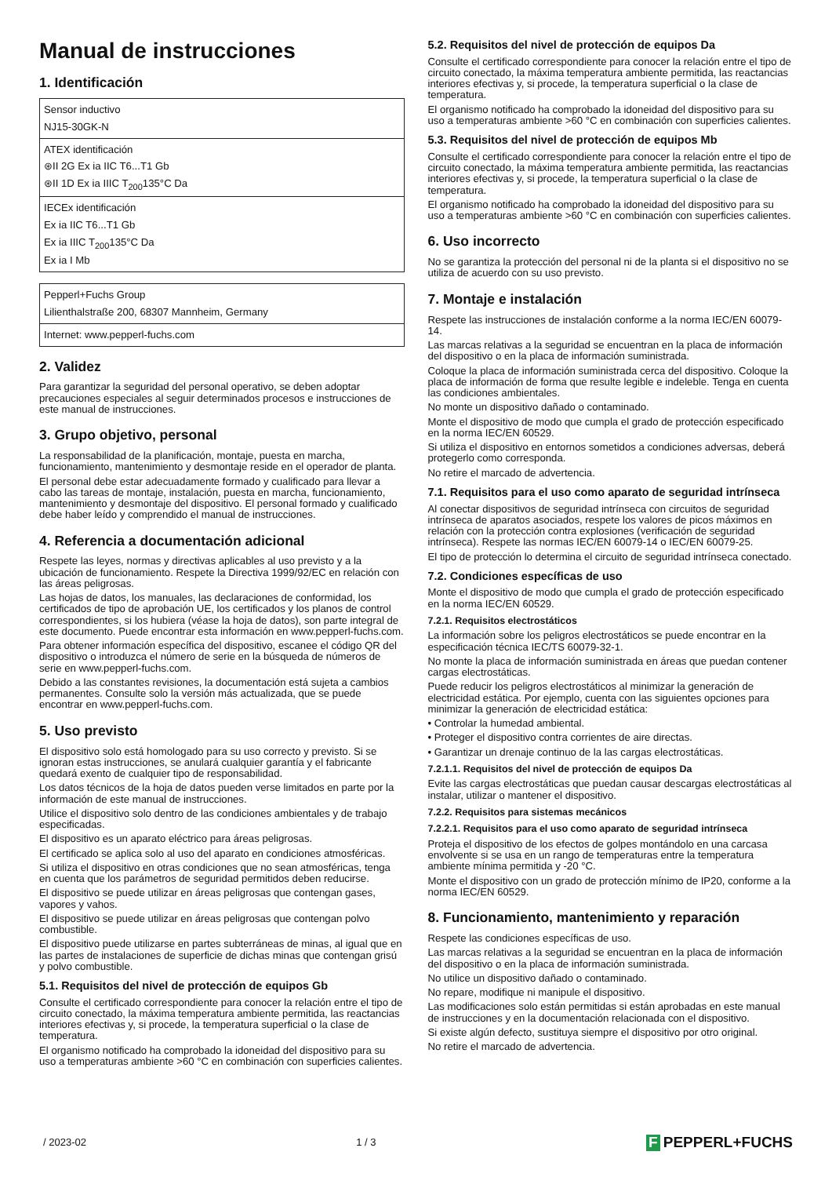Manual de instrucciones
1. Identificación
| Sensor inductivo NJ15-30GK-N |
| ATEX identificación ⊛II 2G Ex ia IIC T6...T1 Gb ⊛II 1D Ex ia IIIC T<sub>200</sub>135°C Da |
| IECEx identificación Ex ia IIC T6...T1 Gb Ex ia IIIC T<sub>200</sub>135°C Da Ex ia I Mb |
| Pepperl+Fuchs Group Lilienthalstraße 200, 68307 Mannheim, Germany |
| Internet: www.pepperl-fuchs.com |
2. Validez
Para garantizar la seguridad del personal operativo, se deben adoptar precauciones especiales al seguir determinados procesos e instrucciones de este manual de instrucciones.
3. Grupo objetivo, personal
La responsabilidad de la planificación, montaje, puesta en marcha, funcionamiento, mantenimiento y desmontaje reside en el operador de planta.
El personal debe estar adecuadamente formado y cualificado para llevar a cabo las tareas de montaje, instalación, puesta en marcha, funcionamiento, mantenimiento y desmontaje del dispositivo. El personal formado y cualificado debe haber leído y comprendido el manual de instrucciones.
4. Referencia a documentación adicional
Respete las leyes, normas y directivas aplicables al uso previsto y a la ubicación de funcionamiento. Respete la Directiva 1999/92/EC en relación con las áreas peligrosas.
Las hojas de datos, los manuales, las declaraciones de conformidad, los certificados de tipo de aprobación UE, los certificados y los planos de control correspondientes, si los hubiera (véase la hoja de datos), son parte integral de este documento. Puede encontrar esta información en www.pepperl-fuchs.com.
Para obtener información específica del dispositivo, escanee el código QR del dispositivo o introduzca el número de serie en la búsqueda de números de serie en www.pepperl-fuchs.com.
Debido a las constantes revisiones, la documentación está sujeta a cambios permanentes. Consulte solo la versión más actualizada, que se puede encontrar en www.pepperl-fuchs.com.
5. Uso previsto
El dispositivo solo está homologado para su uso correcto y previsto. Si se ignoran estas instrucciones, se anulará cualquier garantía y el fabricante quedará exento de cualquier tipo de responsabilidad.
Los datos técnicos de la hoja de datos pueden verse limitados en parte por la información de este manual de instrucciones.
Utilice el dispositivo solo dentro de las condiciones ambientales y de trabajo especificadas.
El dispositivo es un aparato eléctrico para áreas peligrosas.
El certificado se aplica solo al uso del aparato en condiciones atmosféricas.
Si utiliza el dispositivo en otras condiciones que no sean atmosféricas, tenga en cuenta que los parámetros de seguridad permitidos deben reducirse.
El dispositivo se puede utilizar en áreas peligrosas que contengan gases, vapores y vahos.
El dispositivo se puede utilizar en áreas peligrosas que contengan polvo combustible.
El dispositivo puede utilizarse en partes subterráneas de minas, al igual que en las partes de instalaciones de superficie de dichas minas que contengan grisú y polvo combustible.
5.1. Requisitos del nivel de protección de equipos Gb
Consulte el certificado correspondiente para conocer la relación entre el tipo de circuito conectado, la máxima temperatura ambiente permitida, las reactancias interiores efectivas y, si procede, la temperatura superficial o la clase de temperatura.
El organismo notificado ha comprobado la idoneidad del dispositivo para su uso a temperaturas ambiente >60 °C en combinación con superficies calientes.
5.2. Requisitos del nivel de protección de equipos Da
Consulte el certificado correspondiente para conocer la relación entre el tipo de circuito conectado, la máxima temperatura ambiente permitida, las reactancias interiores efectivas y, si procede, la temperatura superficial o la clase de temperatura.
El organismo notificado ha comprobado la idoneidad del dispositivo para su uso a temperaturas ambiente >60 °C en combinación con superficies calientes.
5.3. Requisitos del nivel de protección de equipos Mb
Consulte el certificado correspondiente para conocer la relación entre el tipo de circuito conectado, la máxima temperatura ambiente permitida, las reactancias interiores efectivas y, si procede, la temperatura superficial o la clase de temperatura.
El organismo notificado ha comprobado la idoneidad del dispositivo para su uso a temperaturas ambiente >60 °C en combinación con superficies calientes.
6. Uso incorrecto
No se garantiza la protección del personal ni de la planta si el dispositivo no se utiliza de acuerdo con su uso previsto.
7. Montaje e instalación
Respete las instrucciones de instalación conforme a la norma IEC/EN 60079-14.
Las marcas relativas a la seguridad se encuentran en la placa de información del dispositivo o en la placa de información suministrada.
Coloque la placa de información suministrada cerca del dispositivo. Coloque la placa de información de forma que resulte legible e indeleble. Tenga en cuenta las condiciones ambientales.
No monte un dispositivo dañado o contaminado.
Monte el dispositivo de modo que cumpla el grado de protección especificado en la norma IEC/EN 60529.
Si utiliza el dispositivo en entornos sometidos a condiciones adversas, deberá protegerlo como corresponda.
No retire el marcado de advertencia.
7.1. Requisitos para el uso como aparato de seguridad intrínseca
Al conectar dispositivos de seguridad intrínseca con circuitos de seguridad intrínseca de aparatos asociados, respete los valores de picos máximos en relación con la protección contra explosiones (verificación de seguridad intrínseca). Respete las normas IEC/EN 60079-14 o IEC/EN 60079-25.
El tipo de protección lo determina el circuito de seguridad intrínseca conectado.
7.2. Condiciones específicas de uso
Monte el dispositivo de modo que cumpla el grado de protección especificado en la norma IEC/EN 60529.
7.2.1. Requisitos electrostáticos
La información sobre los peligros electrostáticos se puede encontrar en la especificación técnica IEC/TS 60079-32-1.
No monte la placa de información suministrada en áreas que puedan contener cargas electrostáticas.
Puede reducir los peligros electrostáticos al minimizar la generación de electricidad estática. Por ejemplo, cuenta con las siguientes opciones para minimizar la generación de electricidad estática:
• Controlar la humedad ambiental.
• Proteger el dispositivo contra corrientes de aire directas.
• Garantizar un drenaje continuo de la las cargas electrostáticas.
7.2.1.1. Requisitos del nivel de protección de equipos Da
Evite las cargas electrostáticas que puedan causar descargas electrostáticas al instalar, utilizar o mantener el dispositivo.
7.2.2. Requisitos para sistemas mecánicos
7.2.2.1. Requisitos para el uso como aparato de seguridad intrínseca
Proteja el dispositivo de los efectos de golpes montándolo en una carcasa envolvente si se usa en un rango de temperaturas entre la temperatura ambiente mínima permitida y -20 °C.
Monte el dispositivo con un grado de protección mínimo de IP20, conforme a la norma IEC/EN 60529.
8. Funcionamiento, mantenimiento y reparación
Respete las condiciones específicas de uso.
Las marcas relativas a la seguridad se encuentran en la placa de información del dispositivo o en la placa de información suministrada.
No utilice un dispositivo dañado o contaminado.
No repare, modifique ni manipule el dispositivo.
Las modificaciones solo están permitidas si están aprobadas en este manual de instrucciones y en la documentación relacionada con el dispositivo.
Si existe algún defecto, sustituya siempre el dispositivo por otro original.
No retire el marcado de advertencia.
/ 2023-02 1 / 3 F PEPPERL+FUCHS